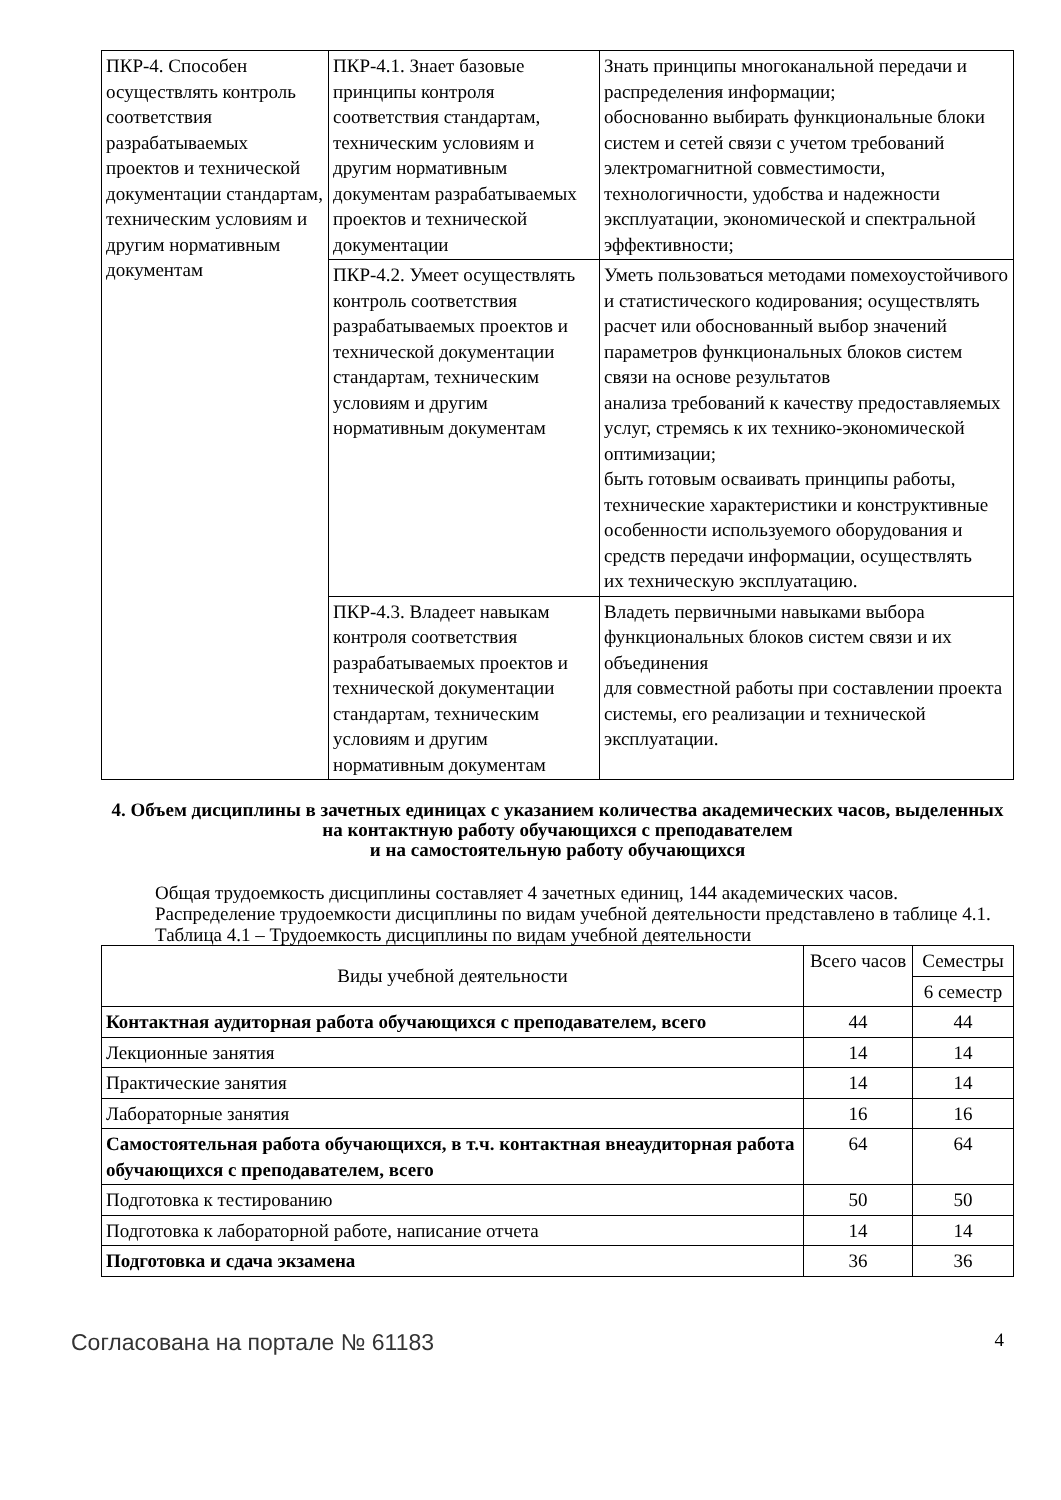| ПКР-4. Способен осуществлять контроль соответствия разрабатываемых проектов и технической документации стандартам, техническим условиям и другим нормативным документам | ПКР-4.1. Знает базовые принципы контроля соответствия стандартам, техническим условиям и другим нормативным документам разрабатываемых проектов и технической документации | Знать принципы многоканальной передачи и распределения информации; обоснованно выбирать функциональные блоки систем и сетей связи с учетом требований электромагнитной совместимости, технологичности, удобства и надежности эксплуатации, экономической и спектральной эффективности; |
| | ПКР-4.2. Умеет осуществлять контроль соответствия разрабатываемых проектов и технической документации стандартам, техническим условиям и другим нормативным документам | Уметь пользоваться методами помехоустойчивого и статистического кодирования; осуществлять расчет или обоснованный выбор значений параметров функциональных блоков систем связи на основе результатов анализа требований к качеству предоставляемых услуг, стремясь к их технико-экономической оптимизации; быть готовым осваивать принципы работы, технические характеристики и конструктивные особенности используемого оборудования и средств передачи информации, осуществлять их техническую эксплуатацию. |
| | ПКР-4.3. Владеет навыкам контроля соответствия разрабатываемых проектов и технической документации стандартам, техническим условиям и другим нормативным документам | Владеть первичными навыками выбора функциональных блоков систем связи и их объединения для совместной работы при составлении проекта системы, его реализации и технической эксплуатации. |
4. Объем дисциплины в зачетных единицах с указанием количества академических часов, выделенных на контактную работу обучающихся с преподавателем
и на самостоятельную работу обучающихся
Общая трудоемкость дисциплины составляет 4 зачетных единиц, 144 академических часов.
Распределение трудоемкости дисциплины по видам учебной деятельности представлено в таблице 4.1.
Таблица 4.1 – Трудоемкость дисциплины по видам учебной деятельности
| Виды учебной деятельности | Всего часов | Семестры |
| --- | --- | --- |
| | | 6 семестр |
| Контактная аудиторная работа обучающихся с преподавателем, всего | 44 | 44 |
| Лекционные занятия | 14 | 14 |
| Практические занятия | 14 | 14 |
| Лабораторные занятия | 16 | 16 |
| Самостоятельная работа обучающихся, в т.ч. контактная внеаудиторная работа обучающихся с преподавателем, всего | 64 | 64 |
| Подготовка к тестированию | 50 | 50 |
| Подготовка к лабораторной работе, написание отчета | 14 | 14 |
| Подготовка и сдача экзамена | 36 | 36 |
Согласована на портале № 61183 4